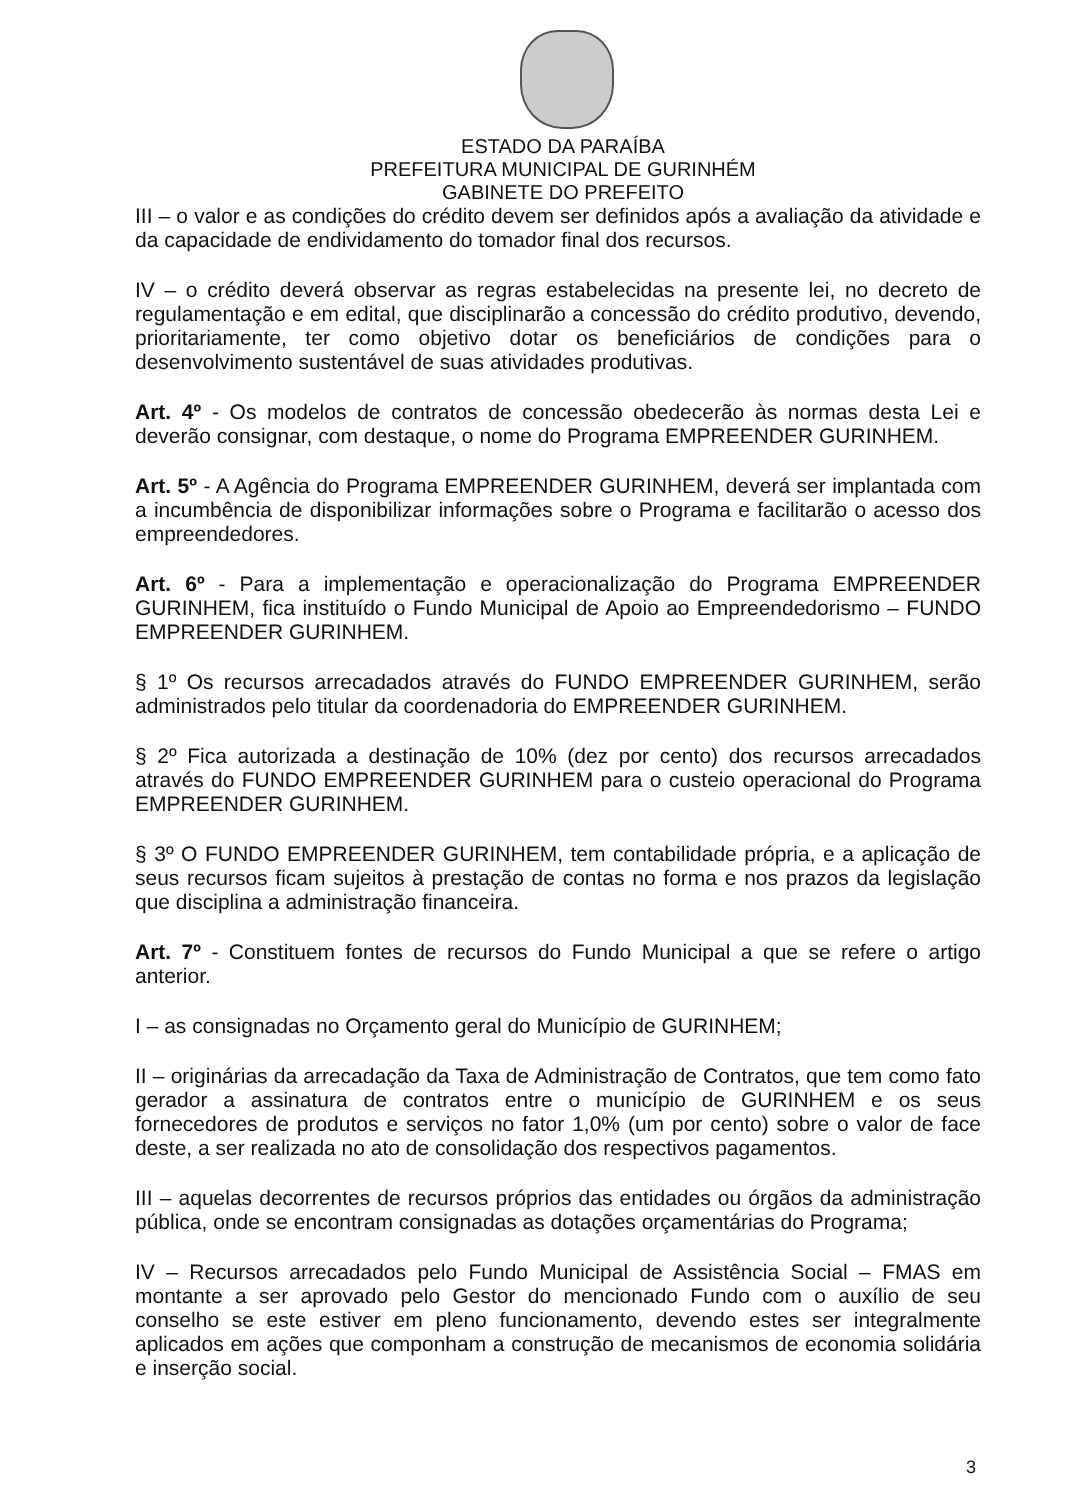ESTADO DA PARAÍBA
PREFEITURA MUNICIPAL DE GURINHÉM
GABINETE DO PREFEITO
III – o valor e as condições do crédito devem ser definidos após a avaliação da atividade e da capacidade de endividamento do tomador final dos recursos.
IV – o crédito deverá observar as regras estabelecidas na presente lei, no decreto de regulamentação e em edital, que disciplinarão a concessão do crédito produtivo, devendo, prioritariamente, ter como objetivo dotar os beneficiários de condições para o desenvolvimento sustentável de suas atividades produtivas.
Art. 4º - Os modelos de contratos de concessão obedecerão às normas desta Lei e deverão consignar, com destaque, o nome do Programa EMPREENDER GURINHEM.
Art. 5º - A Agência do Programa EMPREENDER GURINHEM, deverá ser implantada com a incumbência de disponibilizar informações sobre o Programa e facilitarão o acesso dos empreendedores.
Art. 6º - Para a implementação e operacionalização do Programa EMPREENDER GURINHEM, fica instituído o Fundo Municipal de Apoio ao Empreendedorismo – FUNDO EMPREENDER GURINHEM.
§ 1º Os recursos arrecadados através do FUNDO EMPREENDER GURINHEM, serão administrados pelo titular da coordenadoria do EMPREENDER GURINHEM.
§ 2º Fica autorizada a destinação de 10% (dez por cento) dos recursos arrecadados através do FUNDO EMPREENDER GURINHEM para o custeio operacional do Programa EMPREENDER GURINHEM.
§ 3º O FUNDO EMPREENDER GURINHEM, tem contabilidade própria, e a aplicação de seus recursos ficam sujeitos à prestação de contas no forma e nos prazos da legislação que disciplina a administração financeira.
Art. 7º - Constituem fontes de recursos do Fundo Municipal a que se refere o artigo anterior.
I – as consignadas no Orçamento geral do Município de GURINHEM;
II – originárias da arrecadação da Taxa de Administração de Contratos, que tem como fato gerador a assinatura de contratos entre o município de GURINHEM e os seus fornecedores de produtos e serviços no fator 1,0% (um por cento) sobre o valor de face deste, a ser realizada no ato de consolidação dos respectivos pagamentos.
III – aquelas decorrentes de recursos próprios das entidades ou órgãos da administração pública, onde se encontram consignadas as dotações orçamentárias do Programa;
IV – Recursos arrecadados pelo Fundo Municipal de Assistência Social – FMAS em montante a ser aprovado pelo Gestor do mencionado Fundo com o auxílio de seu conselho se este estiver em pleno funcionamento, devendo estes ser integralmente aplicados em ações que componham a construção de mecanismos de economia solidária e inserção social.
3